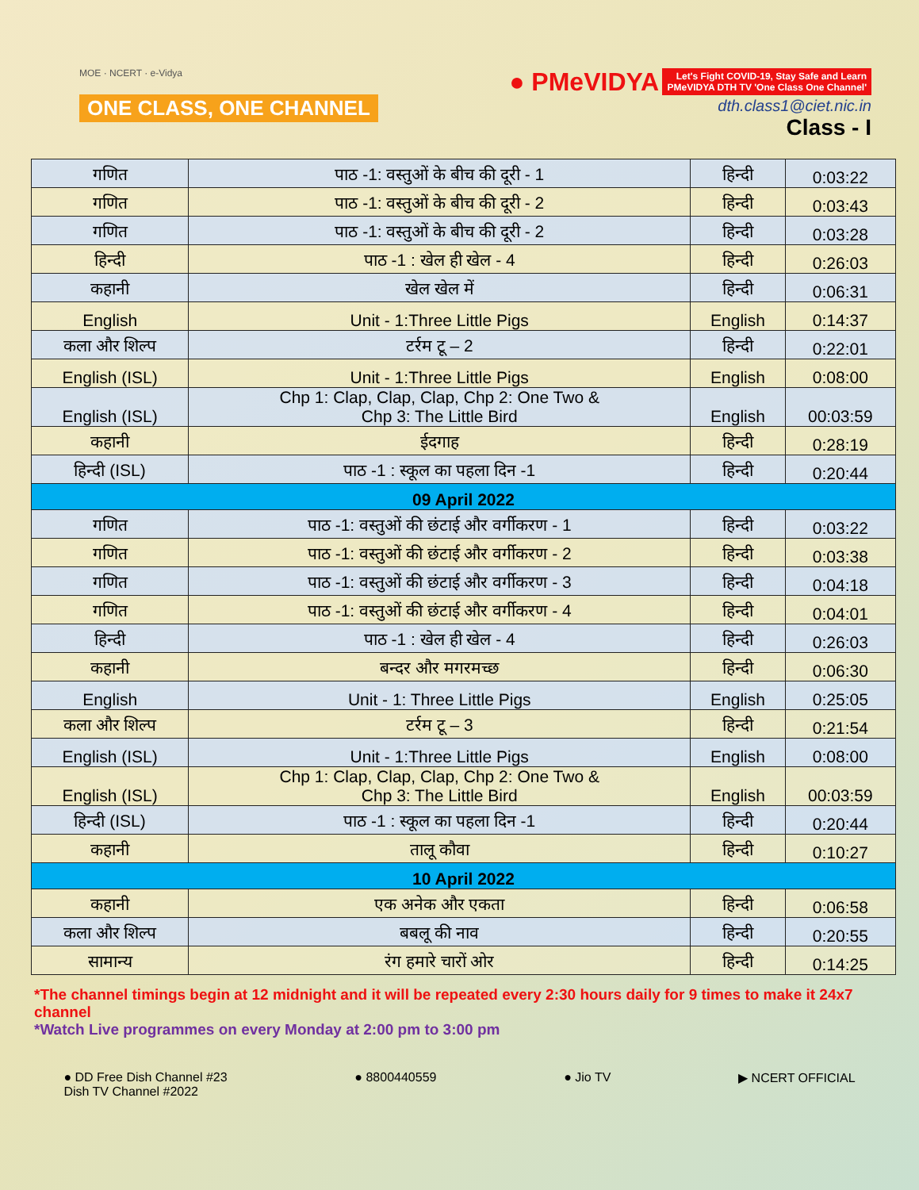MOE · NCERT · e-Vidya
ONE CLASS, ONE CHANNEL
● PMeVIDYA Let's Fight COVID-19, Stay Safe and Learn
PMeVIDYA DTH TV 'One Class One Channel'
dth.class1@ciet.nic.in
Class - I
| गणित | पाठ -1: वस्तुओं के बीच की दूरी - 1 | हिन्दी | 0:03:22 |
| गणित | पाठ -1: वस्तुओं के बीच की दूरी - 2 | हिन्दी | 0:03:43 |
| गणित | पाठ -1: वस्तुओं के बीच की दूरी - 2 | हिन्दी | 0:03:28 |
| हिन्दी | पाठ -1 : खेल ही खेल - 4 | हिन्दी | 0:26:03 |
| कहानी | खेल खेल में | हिन्दी | 0:06:31 |
| English | Unit - 1:Three Little Pigs | English | 0:14:37 |
| कला और शिल्प | टर्रम टू – 2 | हिन्दी | 0:22:01 |
| English (ISL) | Unit - 1:Three Little Pigs | English | 0:08:00 |
| English (ISL) | Chp 1: Clap, Clap, Clap, Chp 2: One Two & Chp 3: The Little Bird | English | 00:03:59 |
| कहानी | ईदगाह | हिन्दी | 0:28:19 |
| हिन्दी (ISL) | पाठ -1 : स्कूल का पहला दिन -1 | हिन्दी | 0:20:44 |
| 09 April 2022 | | | |
| गणित | पाठ -1: वस्तुओं की छंटाई और वर्गीकरण - 1 | हिन्दी | 0:03:22 |
| गणित | पाठ -1: वस्तुओं की छंटाई और वर्गीकरण - 2 | हिन्दी | 0:03:38 |
| गणित | पाठ -1: वस्तुओं की छंटाई और वर्गीकरण - 3 | हिन्दी | 0:04:18 |
| गणित | पाठ -1: वस्तुओं की छंटाई और वर्गीकरण - 4 | हिन्दी | 0:04:01 |
| हिन्दी | पाठ -1 : खेल ही खेल - 4 | हिन्दी | 0:26:03 |
| कहानी | बन्दर और मगरमच्छ | हिन्दी | 0:06:30 |
| English | Unit - 1: Three Little Pigs | English | 0:25:05 |
| कला और शिल्प | टर्रम टू – 3 | हिन्दी | 0:21:54 |
| English (ISL) | Unit - 1:Three Little Pigs | English | 0:08:00 |
| English (ISL) | Chp 1: Clap, Clap, Clap, Chp 2: One Two & Chp 3: The Little Bird | English | 00:03:59 |
| हिन्दी (ISL) | पाठ -1 : स्कूल का पहला दिन -1 | हिन्दी | 0:20:44 |
| कहानी | तालू कौवा | हिन्दी | 0:10:27 |
| 10 April 2022 | | | |
| कहानी | एक अनेक और एकता | हिन्दी | 0:06:58 |
| कला और शिल्प | बबलू की नाव | हिन्दी | 0:20:55 |
| सामान्य | रंग हमारे चारों ओर | हिन्दी | 0:14:25 |
*The channel timings begin at 12 midnight and it will be repeated every 2:30 hours daily for 9 times to make it 24x7 channel
*Watch Live programmes on every Monday at 2:00 pm to 3:00 pm
● DD Free Dish Channel #23
Dish TV Channel #2022
● 8800440559 ● Jio TV ▶ NCERT OFFICIAL